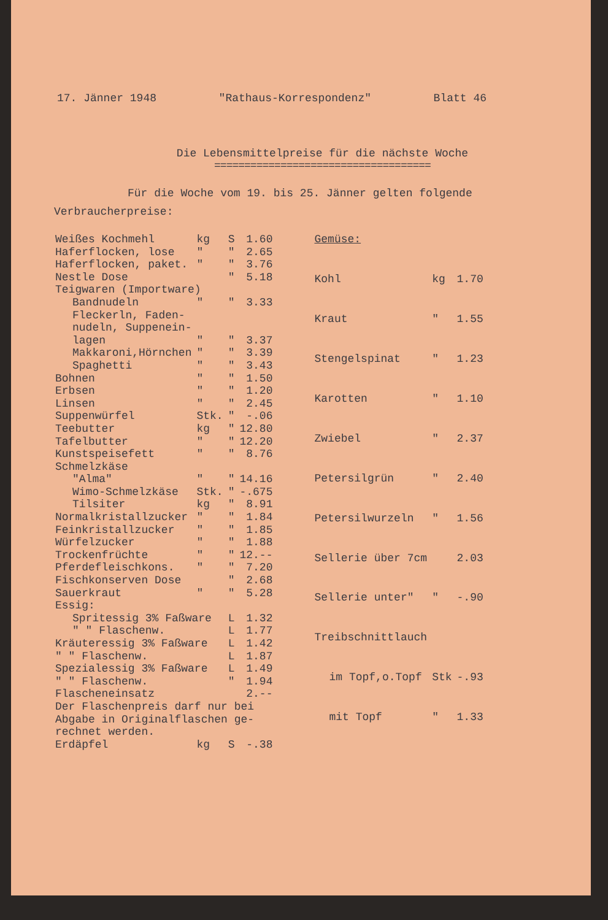17. Jänner 1948 "Rathaus-Korrespondenz" Blatt 46
Die Lebensmittelpreise für die nächste Woche
====================================
Für die Woche vom 19. bis 25. Jänner gelten folgende Verbraucherpreise:
| Weißes Kochmehl | kg | S | 1.60 |
| Haferflocken, lose | " | " | 2.65 |
| Haferflocken, paket. | " | " | 3.76 |
| Nestle Dose | | " | 5.18 |
| Teigwaren (Importware) | | | |
| Bandnudeln | " | " | 3.33 |
| Fleckerln, Faden- nudeln, Suppenein- lagen | " | " | 3.37 |
| Makkaroni,Hörnchen | " | " | 3.39 |
| Spaghetti | " | " | 3.43 |
| Bohnen | " | " | 1.50 |
| Erbsen | " | " | 1.20 |
| Linsen | " | " | 2.45 |
| Suppenwürfel | Stk. | " | -.06 |
| Teebutter | kg | " | 12.80 |
| Tafelbutter | " | " | 12.20 |
| Kunstspeisefett | " | " | 8.76 |
| Schmelzkäse | | | |
| "Alma" | " | " | 14.16 |
| Wimo-Schmelzkäse | Stk. | " | -.675 |
| Tilsiter | kg | " | 8.91 |
| Normalkristallzucker | " | " | 1.84 |
| Feinkristallzucker | " | " | 1.85 |
| Würfelzucker | " | " | 1.88 |
| Trockenfrüchte | " | " | 12.-- |
| Pferdefleischkons. | " | " | 7.20 |
| Fischkonserven Dose | | " | 2.68 |
| Sauerkraut | " | " | 5.28 |
| Essig: | | | |
| Spritessig 3% Faßware | | L | 1.32 |
| " " Flaschenw. | | L | 1.77 |
| Kräuteressig 3% Faßware | | L | 1.42 |
| " " Flaschenw. | | L | 1.87 |
| Spezialessig 3% Faßware | | L | 1.49 |
| " " Flaschenw. | | " | 1.94 |
| Flascheneinsatz | | | 2.-- |
| Der Flaschenpreis darf nur bei Abgabe in Originalflaschen ge- rechnet werden. | | | |
| Erdäpfel | kg | S | -.38 |
| Gemüse: | | |
| Kohl | kg | 1.70 |
| Kraut | " | 1.55 |
| Stengelspinat | " | 1.23 |
| Karotten | " | 1.10 |
| Zwiebel | " | 2.37 |
| Petersilgrün | " | 2.40 |
| Petersilwurzeln | " | 1.56 |
| Sellerie über 7cm | | 2.03 |
| Sellerie unter" | " | -.90 |
| Treibschnittlauch | | |
| im Topf,o.Topf | Stk | -.93 |
| mit Topf | " | 1.33 |